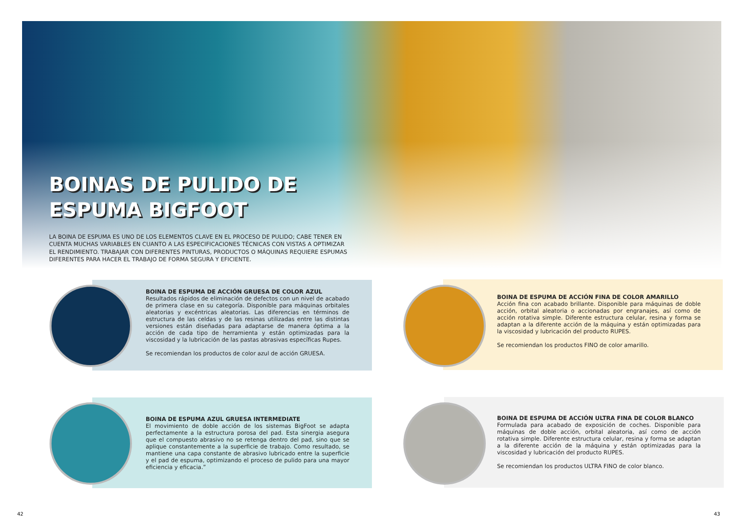BOINAS DE PULIDO DE ESPUMA BIGFOOT
LA BOINA DE ESPUMA ES UNO DE LOS ELEMENTOS CLAVE EN EL PROCESO DE PULIDO; CABE TENER EN CUENTA MUCHAS VARIABLES EN CUANTO A LAS ESPECIFICACIONES TÉCNICAS CON VISTAS A OPTIMIZAR EL RENDIMIENTO. TRABAJAR CON DIFERENTES PINTURAS, PRODUCTOS O MÁQUINAS REQUIERE ESPUMAS DIFERENTES PARA HACER EL TRABAJO DE FORMA SEGURA Y EFICIENTE.
BOINA DE ESPUMA DE ACCIÓN GRUESA DE COLOR AZUL
Resultados rápidos de eliminación de defectos con un nivel de acabado de primera clase en su categoría. Disponible para máquinas orbitales aleatorias y excéntricas aleatorias. Las diferencias en términos de estructura de las celdas y de las resinas utilizadas entre las distintas versiones están diseñadas para adaptarse de manera óptima a la acción de cada tipo de herramienta y están optimizadas para la viscosidad y la lubricación de las pastas abrasivas específicas Rupes.
Se recomiendan los productos de color azul de acción GRUESA.
BOINA DE ESPUMA DE ACCIÓN FINA DE COLOR AMARILLO
Acción fina con acabado brillante. Disponible para máquinas de doble acción, orbital aleatoria o accionadas por engranajes, así como de acción rotativa simple. Diferente estructura celular, resina y forma se adaptan a la diferente acción de la máquina y están optimizadas para la viscosidad y lubricación del producto RUPES.
Se recomiendan los productos FINO de color amarillo.
BOINA DE ESPUMA AZUL GRUESA INTERMEDIATE
El movimiento de doble acción de los sistemas BigFoot se adapta perfectamente a la estructura porosa del pad. Esta sinergia asegura que el compuesto abrasivo no se retenga dentro del pad, sino que se aplique constantemente a la superficie de trabajo. Como resultado, se mantiene una capa constante de abrasivo lubricado entre la superficie y el pad de espuma, optimizando el proceso de pulido para una mayor eficiencia y eficacia.”
BOINA DE ESPUMA DE ACCIÓN ULTRA FINA DE COLOR BLANCO
Formulada para acabado de exposición de coches. Disponible para máquinas de doble acción, orbital aleatoria, así como de acción rotativa simple. Diferente estructura celular, resina y forma se adaptan a la diferente acción de la máquina y están optimizadas para la viscosidad y lubricación del producto RUPES.
Se recomiendan los productos ULTRA FINO de color blanco.
42 43